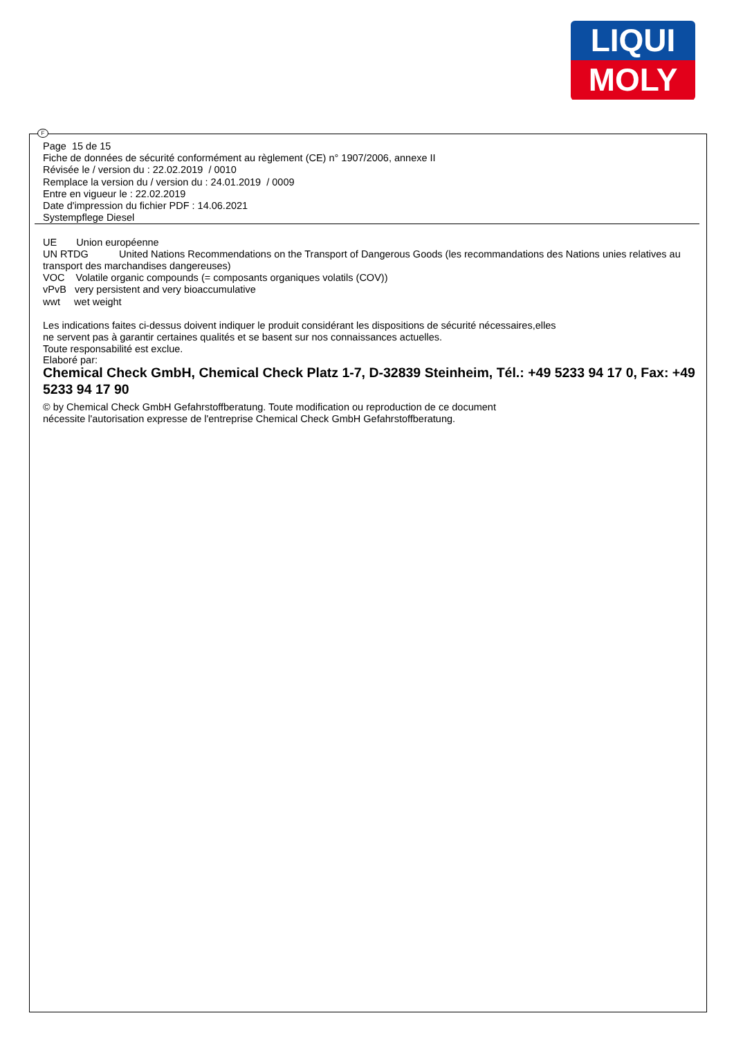LIQUI
MOLY
F
Page 15 de 15
Fiche de données de sécurité conformément au règlement (CE) n° 1907/2006, annexe II
Révisée le / version du : 22.02.2019 / 0010
Remplace la version du / version du : 24.01.2019 / 0009
Entre en vigueur le : 22.02.2019
Date d'impression du fichier PDF : 14.06.2021
Systempflege Diesel
UE Union européenne
UN RTDG United Nations Recommendations on the Transport of Dangerous Goods (les recommandations des Nations unies relatives au transport des marchandises dangereuses)
VOC Volatile organic compounds (= composants organiques volatils (COV))
vPvB very persistent and very bioaccumulative
wwt wet weight
Les indications faites ci-dessus doivent indiquer le produit considérant les dispositions de sécurité nécessaires,elles
ne servent pas à garantir certaines qualités et se basent sur nos connaissances actuelles.
Toute responsabilité est exclue.
Elaboré par:
Chemical Check GmbH, Chemical Check Platz 1-7, D-32839 Steinheim, Tél.: +49 5233 94 17 0, Fax: +49 5233 94 17 90
© by Chemical Check GmbH Gefahrstoffberatung. Toute modification ou reproduction de ce document
nécessite l'autorisation expresse de l'entreprise Chemical Check GmbH Gefahrstoffberatung.